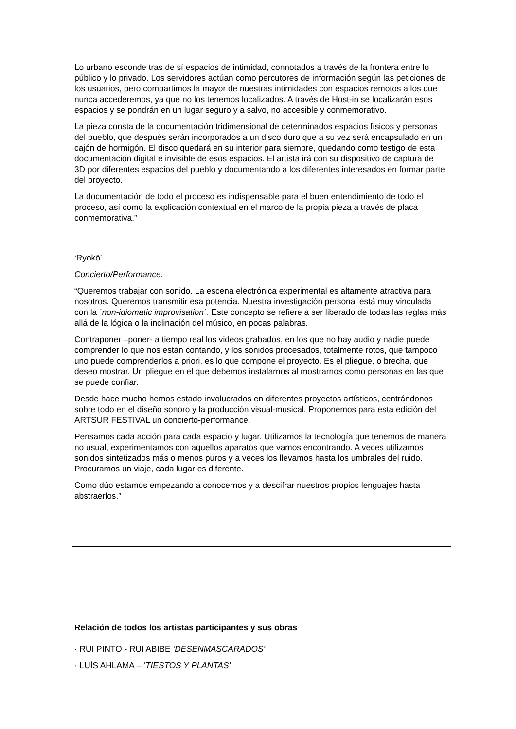Lo urbano esconde tras de sí espacios de intimidad, connotados a través de la frontera entre lo público y lo privado. Los servidores actúan como percutores de información según las peticiones de los usuarios, pero compartimos la mayor de nuestras intimidades con espacios remotos a los que nunca accederemos, ya que no los tenemos localizados. A través de Host-in se localizarán esos espacios y se pondrán en un lugar seguro y a salvo, no accesible y conmemorativo.
La pieza consta de la documentación tridimensional de determinados espacios físicos y personas del pueblo, que después serán incorporados a un disco duro que a su vez será encapsulado en un cajón de hormigón. El disco quedará en su interior para siempre, quedando como testigo de esta documentación digital e invisible de esos espacios. El artista irá con su dispositivo de captura de 3D por diferentes espacios del pueblo y documentando a los diferentes interesados en formar parte del proyecto.
La documentación de todo el proceso es indispensable para el buen entendimiento de todo el proceso, así como la explicación contextual en el marco de la propia pieza a través de placa conmemorativa.”
‘Ryokō’
Concierto/Performance.
“Queremos trabajar con sonido. La escena electrónica experimental es altamente atractiva para nosotros. Queremos transmitir esa potencia. Nuestra investigación personal está muy vinculada con la ´non-idiomatic improvisation´. Este concepto se refiere a ser liberado de todas las reglas más allá de la lógica o la inclinación del músico, en pocas palabras.
Contraponer –poner- a tiempo real los videos grabados, en los que no hay audio y nadie puede comprender lo que nos están contando, y los sonidos procesados, totalmente rotos, que tampoco uno puede comprenderlos a priori, es lo que compone el proyecto. Es el pliegue, o brecha, que deseo mostrar. Un pliegue en el que debemos instalarnos al mostrarnos como personas en las que se puede confiar.
Desde hace mucho hemos estado involucrados en diferentes proyectos artísticos, centrándonos sobre todo en el diseño sonoro y la producción visual-musical. Proponemos para esta edición del ARTSUR FESTIVAL un concierto-performance.
Pensamos cada acción para cada espacio y lugar. Utilizamos la tecnología que tenemos de manera no usual, experimentamos con aquellos aparatos que vamos encontrando. A veces utilizamos sonidos sintetizados más o menos puros y a veces los llevamos hasta los umbrales del ruido. Procuramos un viaje, cada lugar es diferente.
Como dúo estamos empezando a conocernos y a descifrar nuestros propios lenguajes hasta abstraerlos.”
Relación de todos los artistas participantes y sus obras
· RUI PINTO - RUI ABIBE ‘DESENMASCARADOS’
· LUÍS AHLAMA – ‘TIESTOS Y PLANTAS’